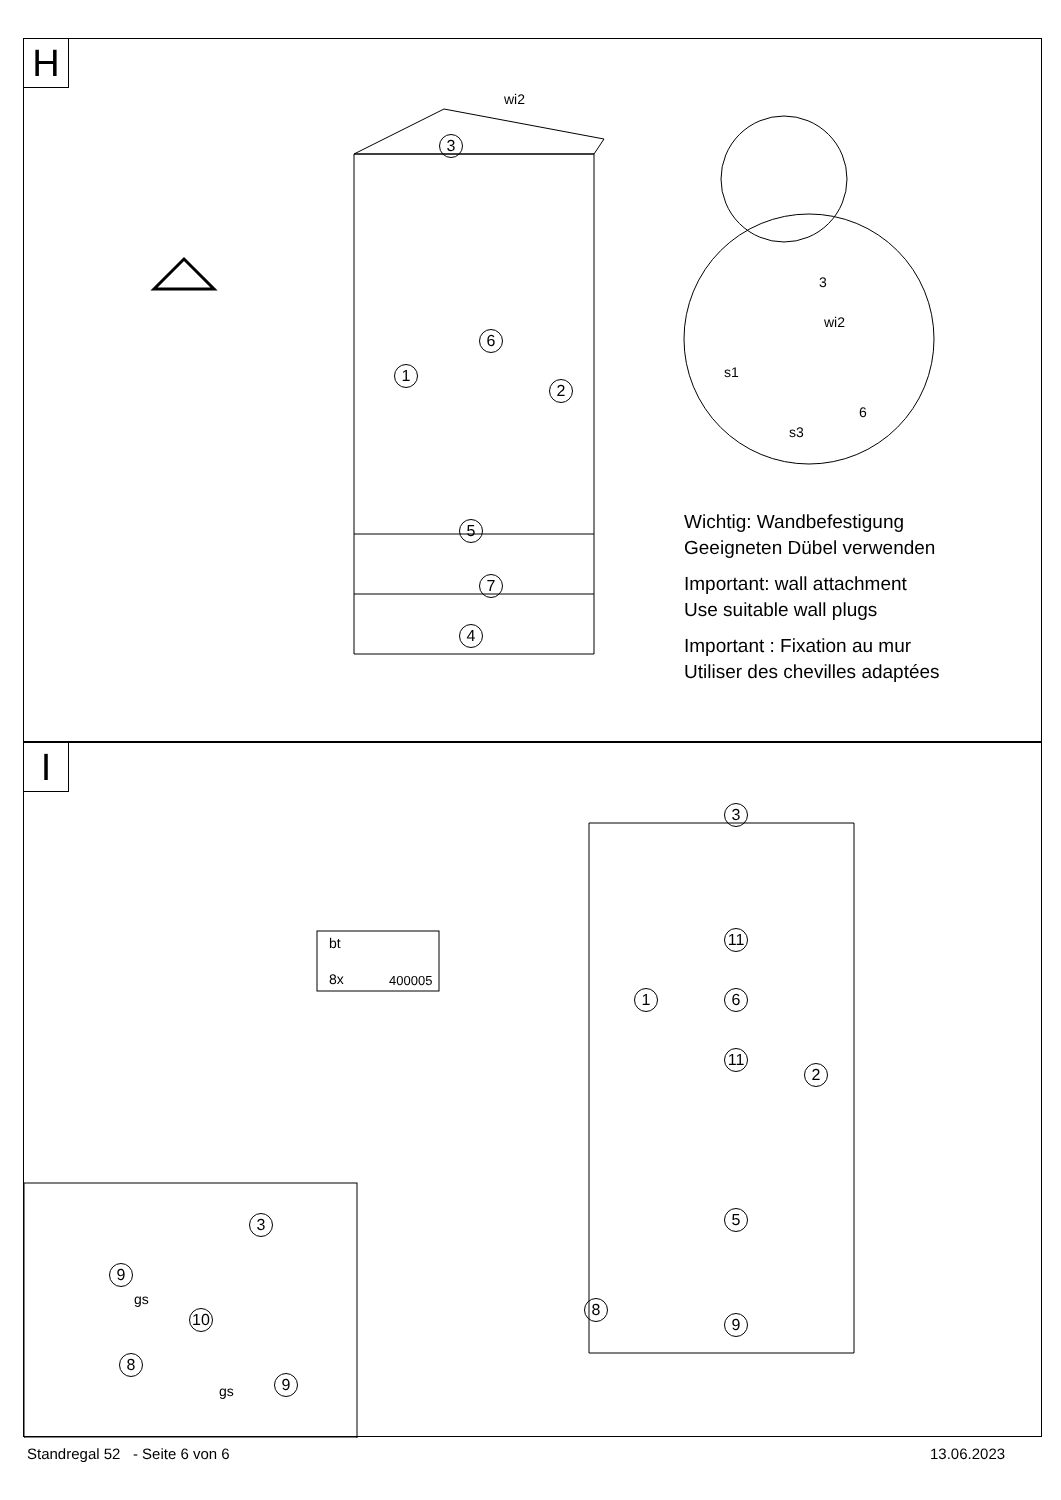H
3
1
6
2
5
7
4
wi2
3
wi2
s1
s3
6
Wichtig: Wandbefestigung
Geeigneten Dübel verwenden
Important: wall attachment
Use suitable wall plugs
Important : Fixation au mur
Utiliser des chevilles adaptées
I
3
11
11
1 6
2
5
8
9
bt
8x 400005
3
9
gs
10
8
gs 9
Standregal 52 - Seite 6 von 6
13.06.2023